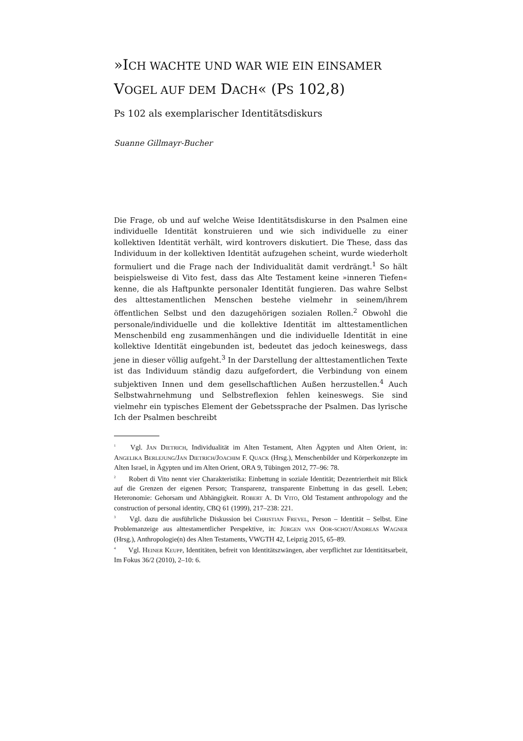»ICH WACHTE UND WAR WIE EIN EINSAMER
VOGEL AUF DEM DACH« (PS 102,8)
Ps 102 als exemplarischer Identitätsdiskurs
Suanne Gillmayr-Bucher
Die Frage, ob und auf welche Weise Identitätsdiskurse in den Psalmen eine individuelle Identität konstruieren und wie sich individuelle zu einer kollektiven Identität verhält, wird kontrovers diskutiert. Die These, dass das Individuum in der kollektiven Identität aufzugehen scheint, wurde wiederholt formuliert und die Frage nach der Individualität damit verdrängt.<sup>1</sup> So hält beispielsweise di Vito fest, dass das Alte Testament keine »inneren Tiefen« kenne, die als Haftpunkte personaler Identität fungieren. Das wahre Selbst des alttestamentlichen Menschen bestehe vielmehr in seinem/ihrem öffentlichen Selbst und den dazugehörigen sozialen Rollen.<sup>2</sup> Obwohl die personale/individuelle und die kollektive Identität im alttestamentlichen Menschenbild eng zusammenhängen und die individuelle Identität in eine kollektive Identität eingebunden ist, bedeutet das jedoch keineswegs, dass jene in dieser völlig aufgeht.<sup>3</sup> In der Darstellung der alttestamentlichen Texte ist das Individuum ständig dazu aufgefordert, die Verbindung von einem subjektiven Innen und dem gesellschaftlichen Außen herzustellen.<sup>4</sup> Auch Selbstwahrnehmung und Selbstreflexion fehlen keineswegs. Sie sind vielmehr ein typisches Element der Gebetssprache der Psalmen. Das lyrische Ich der Psalmen beschreibt
<sup>1</sup> Vgl. JAN DIETRICH, Individualität im Alten Testament, Alten Ägypten und Alten Orient, in: ANGELIKA BERLEJUNG/JAN DIETRICH/JOACHIM F. QUACK (Hrsg.), Menschenbilder und Körperkonzepte im Alten Israel, in Ägypten und im Alten Orient, ORA 9, Tübingen 2012, 77–96: 78.
<sup>2</sup> Robert di Vito nennt vier Charakteristika: Einbettung in soziale Identität; Dezentriertheit mit Blick auf die Grenzen der eigenen Person; Transparenz, transparente Einbettung in das gesell. Leben; Heteronomie: Gehorsam und Abhängigkeit. ROBERT A. DI VITO, Old Testament anthropology and the construction of personal identity, CBQ 61 (1999), 217–238: 221.
<sup>3</sup> Vgl. dazu die ausführliche Diskussion bei CHRISTIAN FREVEL, Person – Identität – Selbst. Eine Problemanzeige aus alttestamentlicher Perspektive, in: JÜRGEN VAN OOR-SCHOT/ANDREAS WAGNER (Hrsg.), Anthropologie(n) des Alten Testaments, VWGTH 42, Leipzig 2015, 65–89.
<sup>4</sup> Vgl. HEINER KEUPP, Identitäten, befreit von Identitätszwängen, aber verpflichtet zur Identitätsarbeit, Im Fokus 36/2 (2010), 2–10: 6.